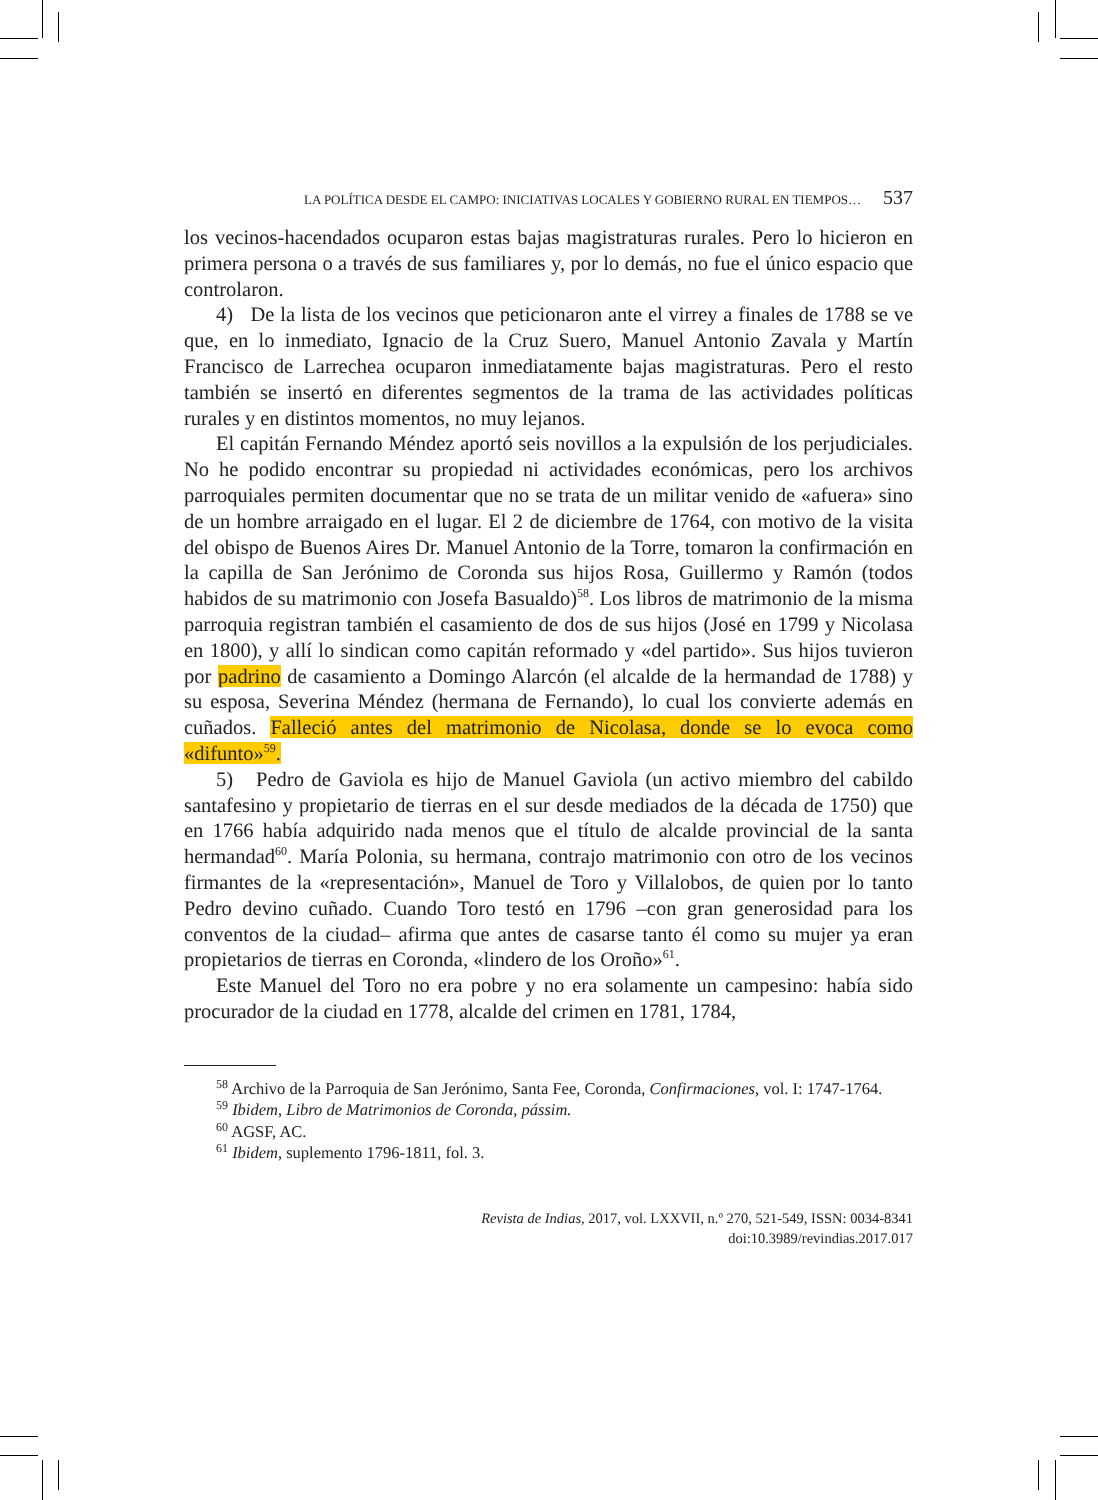LA POLÍTICA DESDE EL CAMPO: INICIATIVAS LOCALES Y GOBIERNO RURAL EN TIEMPOS… 537
los vecinos-hacendados ocuparon estas bajas magistraturas rurales. Pero lo hicieron en primera persona o a través de sus familiares y, por lo demás, no fue el único espacio que controlaron.
4) De la lista de los vecinos que peticionaron ante el virrey a finales de 1788 se ve que, en lo inmediato, Ignacio de la Cruz Suero, Manuel Antonio Zavala y Martín Francisco de Larrechea ocuparon inmediatamente bajas magistraturas. Pero el resto también se insertó en diferentes segmentos de la trama de las actividades políticas rurales y en distintos momentos, no muy lejanos.
El capitán Fernando Méndez aportó seis novillos a la expulsión de los perjudiciales. No he podido encontrar su propiedad ni actividades económicas, pero los archivos parroquiales permiten documentar que no se trata de un militar venido de «afuera» sino de un hombre arraigado en el lugar. El 2 de diciembre de 1764, con motivo de la visita del obispo de Buenos Aires Dr. Manuel Antonio de la Torre, tomaron la confirmación en la capilla de San Jerónimo de Coronda sus hijos Rosa, Guillermo y Ramón (todos habidos de su matrimonio con Josefa Basualdo)<sup>58</sup>. Los libros de matrimonio de la misma parroquia registran también el casamiento de dos de sus hijos (José en 1799 y Nicolasa en 1800), y allí lo sindican como capitán reformado y «del partido». Sus hijos tuvieron por padrino de casamiento a Domingo Alarcón (el alcalde de la hermandad de 1788) y su esposa, Severina Méndez (hermana de Fernando), lo cual los convierte además en cuñados. Falleció antes del matrimonio de Nicolasa, donde se lo evoca como «difunto»<sup>59</sup>.
5) Pedro de Gaviola es hijo de Manuel Gaviola (un activo miembro del cabildo santafesino y propietario de tierras en el sur desde mediados de la década de 1750) que en 1766 había adquirido nada menos que el título de alcalde provincial de la santa hermandad<sup>60</sup>. María Polonia, su hermana, contrajo matrimonio con otro de los vecinos firmantes de la «representación», Manuel de Toro y Villalobos, de quien por lo tanto Pedro devino cuñado. Cuando Toro testó en 1796 –con gran generosidad para los conventos de la ciudad– afirma que antes de casarse tanto él como su mujer ya eran propietarios de tierras en Coronda, «lindero de los Oroño»<sup>61</sup>.
Este Manuel del Toro no era pobre y no era solamente un campesino: había sido procurador de la ciudad en 1778, alcalde del crimen en 1781, 1784,
<sup>58</sup> Archivo de la Parroquia de San Jerónimo, Santa Fee, Coronda, Confirmaciones, vol. I: 1747-1764.
<sup>59</sup> Ibidem, Libro de Matrimonios de Coronda, pássim.
<sup>60</sup> AGSF, AC.
<sup>61</sup> Ibidem, suplemento 1796-1811, fol. 3.
Revista de Indias, 2017, vol. LXXVII, n.º 270, 521-549, ISSN: 0034-8341
doi:10.3989/revindias.2017.017